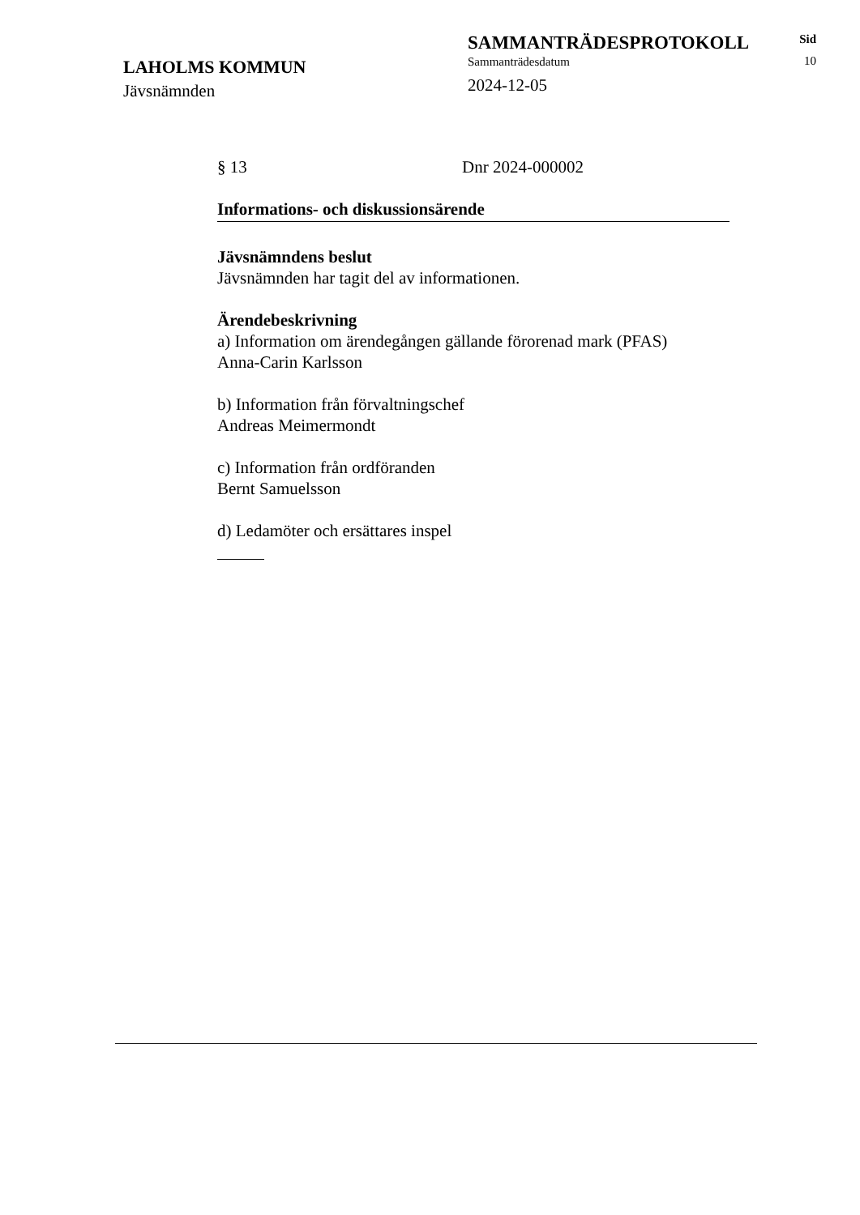LAHOLMS KOMMUN
Jävsnämnden
SAMMANTRÄDESPROTOKOLL
Sammanträdesdatum
2024-12-05
Sid
10
§ 13 Dnr 2024-000002
Informations- och diskussionsärende
Jävsnämndens beslut
Jävsnämnden har tagit del av informationen.
Ärendebeskrivning
a) Information om ärendegången gällande förorenad mark (PFAS)
Anna-Carin Karlsson
b) Information från förvaltningschef
Andreas Meimermondt
c) Information från ordföranden
Bernt Samuelsson
d) Ledamöter och ersättares inspel